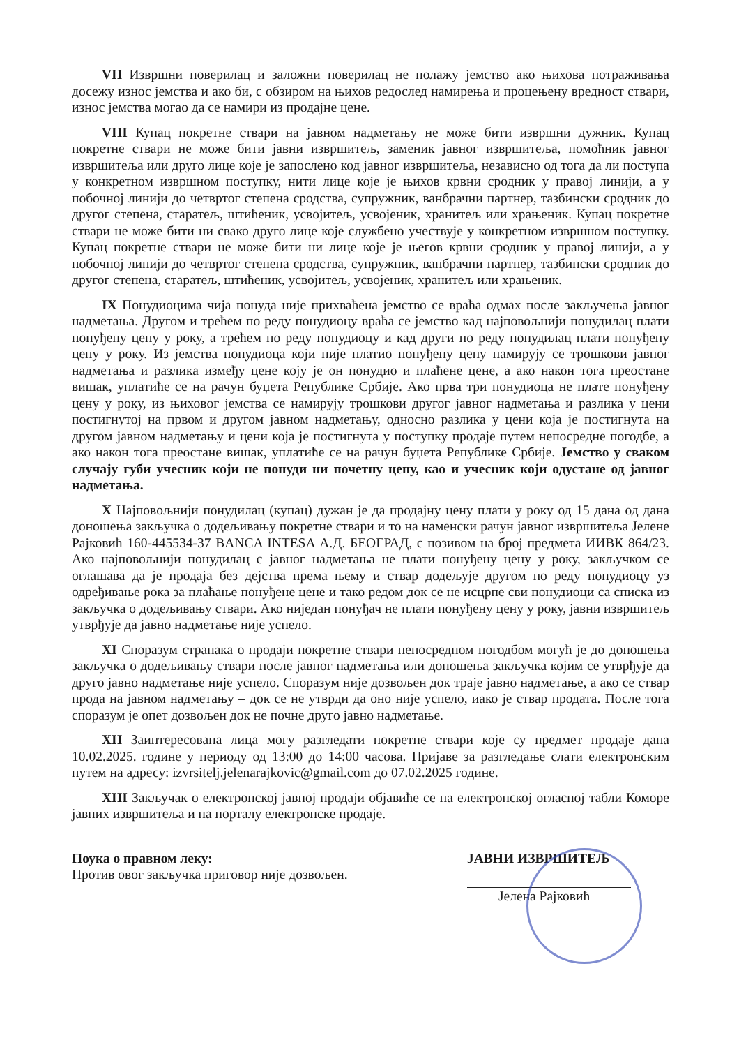VII Извршни поверилац и заложни поверилац не полажу јемство ако њихова потраживања досежу износ јемства и ако би, с обзиром на њихов редослед намирења и процењену вредност ствари, износ јемства могао да се намири из продајне цене.
VIII Купац покретне ствари на јавном надметању не може бити извршни дужник. Купац покретне ствари не може бити јавни извршитељ, заменик јавног извршитеља, помоћник јавног извршитеља или друго лице које је запослено код јавног извршитеља, независно од тога да ли поступа у конкретном извршном поступку, нити лице које је њихов крвни сродник у правој линији, а у побочној линији до четвртог степена сродства, супружник, ванбрачни партнер, тазбински сродник до другог степена, старатељ, штићеник, усвојитељ, усвојеник, хранитељ или храњеник. Купац покретне ствари не може бити ни свако друго лице које службено учествује у конкретном извршном поступку. Купац покретне ствари не може бити ни лице које је његов крвни сродник у правој линији, а у побочној линији до четвртог степена сродства, супружник, ванбрачни партнер, тазбински сродник до другог степена, старатељ, штићеник, усвојитељ, усвојеник, хранитељ или храњеник.
IX Понудиоцима чија понуда није прихваћена јемство се враћа одмах после закључења јавног надметања. Другом и трећем по реду понудиоцу враћа се јемство кад најповољнији понудилац плати понуђену цену у року, а трећем по реду понудиоцу и кад други по реду понудилац плати понуђену цену у року. Из јемства понудиоца који није платио понуђену цену намирују се трошкови јавног надметања и разлика између цене коју је он понудио и плаћене цене, а ако након тога преостане вишак, уплатиће се на рачун буџета Републике Србије. Ако прва три понудиоца не плате понуђену цену у року, из њиховог јемства се намирују трошкови другог јавног надметања и разлика у цени постигнутој на првом и другом јавном надметању, односно разлика у цени која је постигнута на другом јавном надметању и цени која је постигнута у поступку продаје путем непосредне погодбе, а ако након тога преостане вишак, уплатиће се на рачун буџета Републике Србије. Јемство у сваком случају губи учесник који не понуди ни почетну цену, као и учесник који одустане од јавног надметања.
X Најповољнији понудилац (купац) дужан је да продајну цену плати у року од 15 дана од дана доношења закључка о додељивању покретне ствари и то на наменски рачун јавног извршитеља Јелене Рајковић 160-445534-37 BANCA INTESA А.Д. БЕОГРАД, с позивом на број предмета ИИВК 864/23. Ако најповољнији понудилац с јавног надметања не плати понуђену цену у року, закључком се оглашава да је продаја без дејства према њему и ствар додељује другом по реду понудиоцу уз одређивање рока за плаћање понуђене цене и тако редом док се не исцрпе сви понудиоци са списка из закључка о додељивању ствари. Ако ниједан понуђач не плати понуђену цену у року, јавни извршитељ утврђује да јавно надметање није успело.
XI Споразум странака о продаји покретне ствари непосредном погодбом могућ је до доношења закључка о додељивању ствари после јавног надметања или доношења закључка којим се утврђује да друго јавно надметање није успело. Споразум није дозвољен док траје јавно надметање, а ако се ствар прода на јавном надметању – док се не утврди да оно није успело, иако је ствар продата. После тога споразум је опет дозвољен док не почне друго јавно надметање.
XII Заинтересована лица могу разгледати покретне ствари које су предмет продаје дана 10.02.2025. године у периоду од 13:00 до 14:00 часова. Пријаве за разгледање слати електронским путем на адресу: izvrsitelj.jelenarajkovic@gmail.com до 07.02.2025 године.
XIII Закључак о електронској јавној продаји објавиће се на електронској огласној табли Коморе јавних извршитеља и на порталу електронске продаје.
Поука о правном леку:
Против овог закључка приговор није дозвољен.
ЈАВНИ ИЗВРШИТЕЉ
Јелена Рајковић